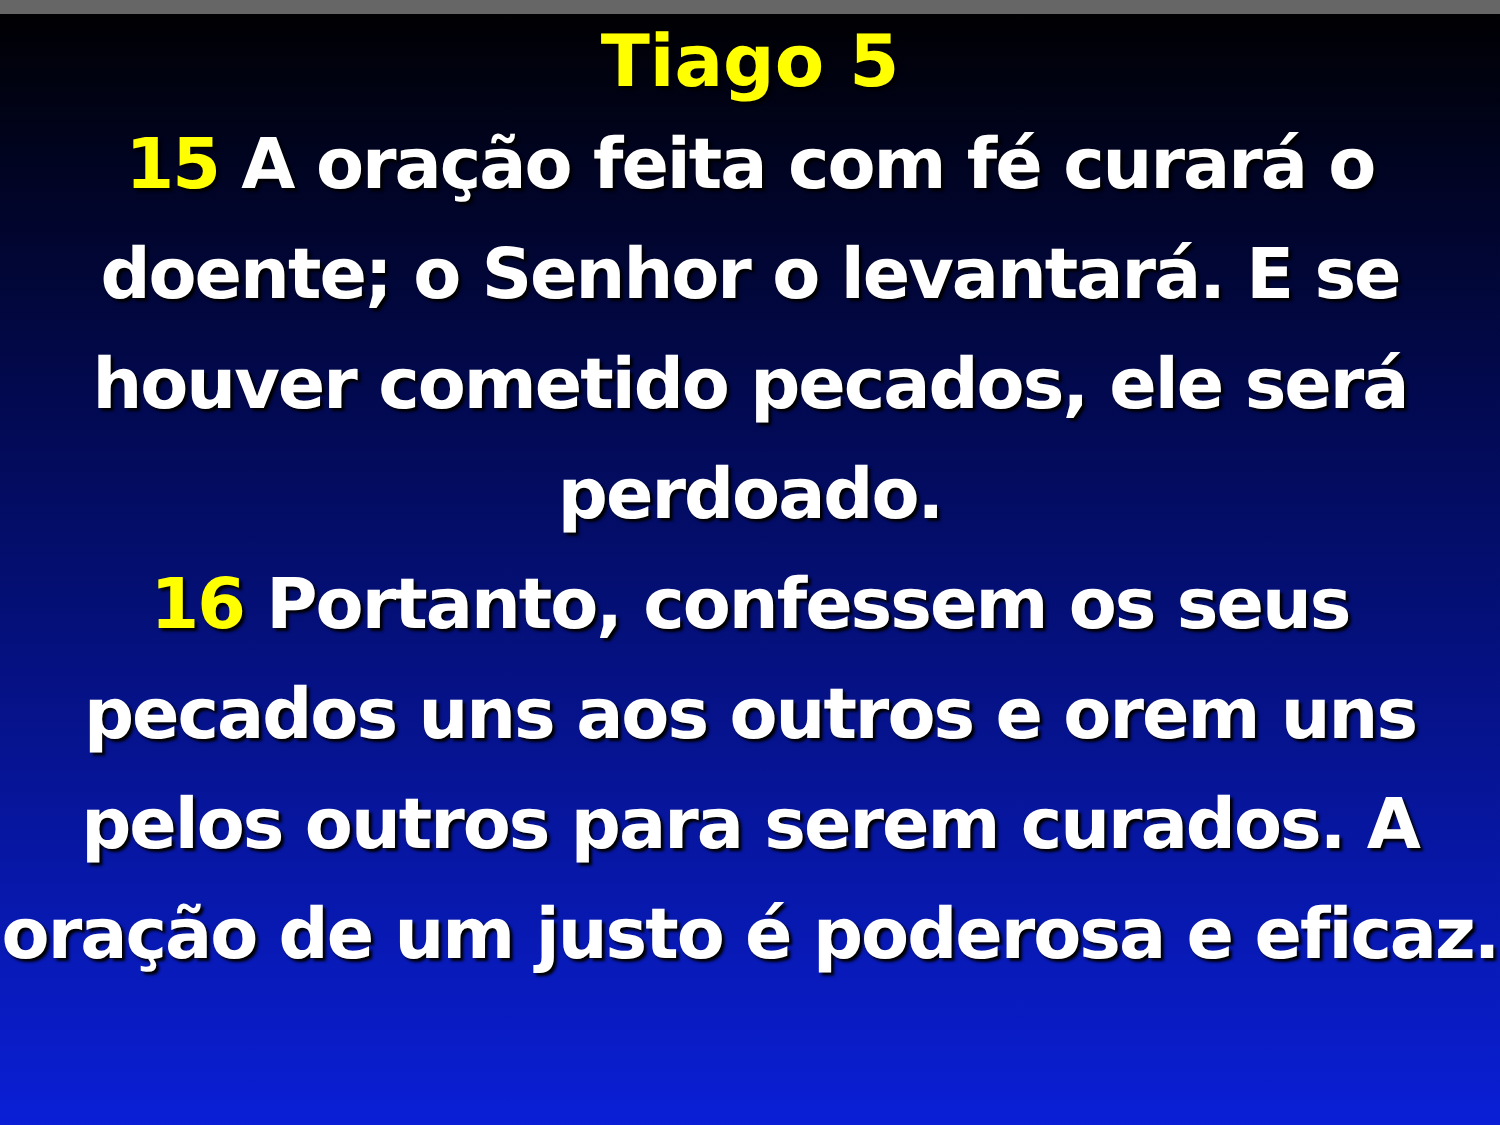Tiago 5
15 A oração feita com fé curará o doente; o Senhor o levantará. E se houver cometido pecados, ele será perdoado.
16 Portanto, confessem os seus pecados uns aos outros e orem uns pelos outros para serem curados. A oração de um justo é poderosa e eficaz.